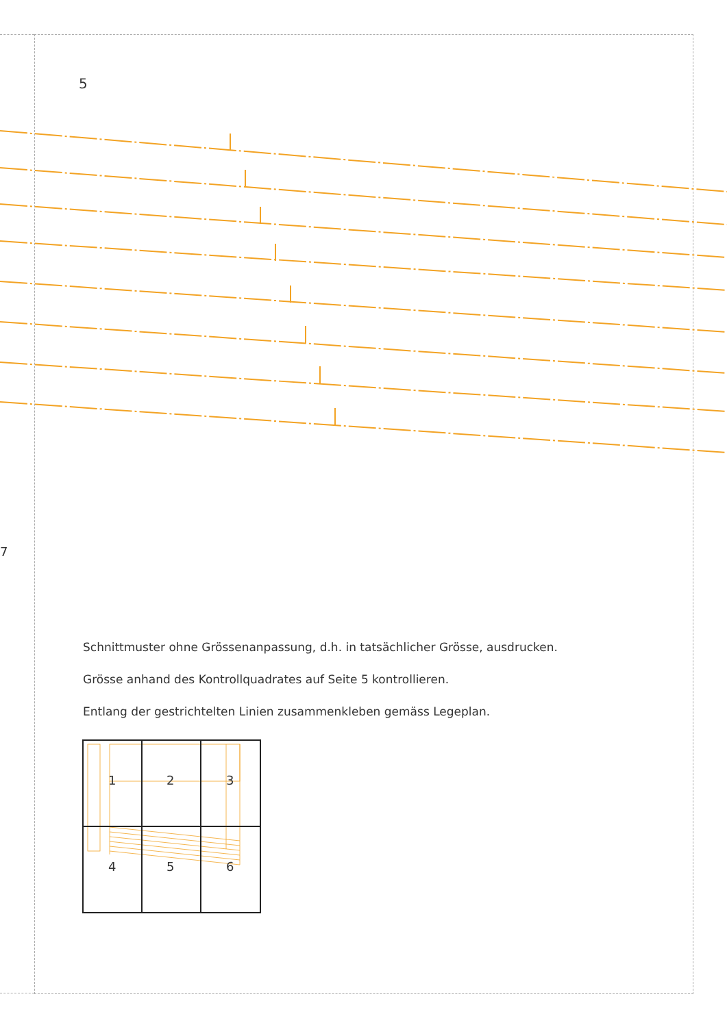5
7
Schnittmuster ohne Grössenanpassung, d.h. in tatsächlicher Grösse, ausdrucken.
Grösse anhand des Kontrollquadrates auf Seite 5 kontrollieren.
Entlang der gestrichtelten Linien zusammenkleben gemäss Legeplan.
1
2
3
4
5
6